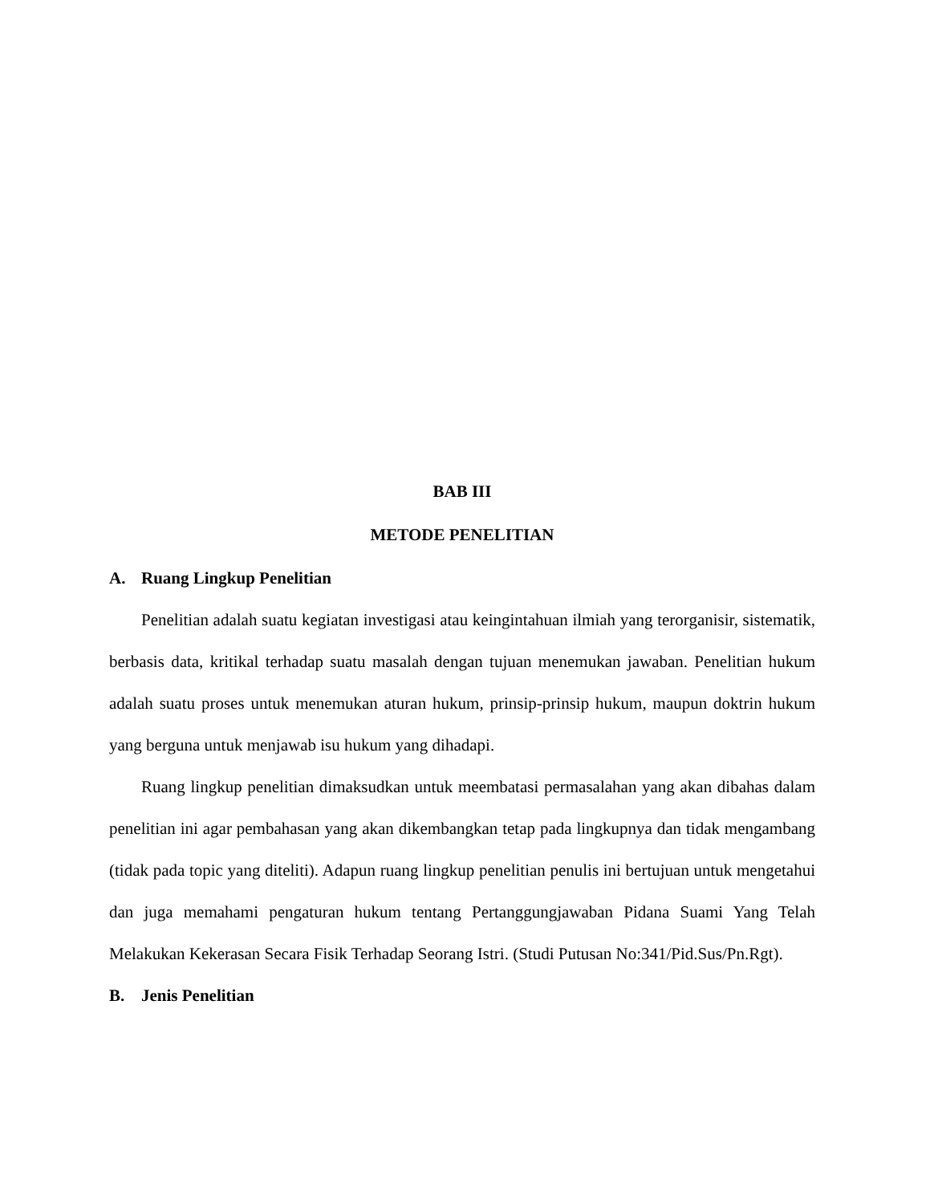BAB III
METODE PENELITIAN
A. Ruang Lingkup Penelitian
Penelitian adalah suatu kegiatan investigasi atau keingintahuan ilmiah yang terorganisir, sistematik, berbasis data, kritikal terhadap suatu masalah dengan tujuan menemukan jawaban. Penelitian hukum adalah suatu proses untuk menemukan aturan hukum, prinsip-prinsip hukum, maupun doktrin hukum yang berguna untuk menjawab isu hukum yang dihadapi.
Ruang lingkup penelitian dimaksudkan untuk meembatasi permasalahan yang akan dibahas dalam penelitian ini agar pembahasan yang akan dikembangkan tetap pada lingkupnya dan tidak mengambang (tidak pada topic yang diteliti). Adapun ruang lingkup penelitian penulis ini bertujuan untuk mengetahui dan juga memahami pengaturan hukum tentang Pertanggungjawaban Pidana Suami Yang Telah Melakukan Kekerasan Secara Fisik Terhadap Seorang Istri. (Studi Putusan No:341/Pid.Sus/Pn.Rgt).
B. Jenis Penelitian